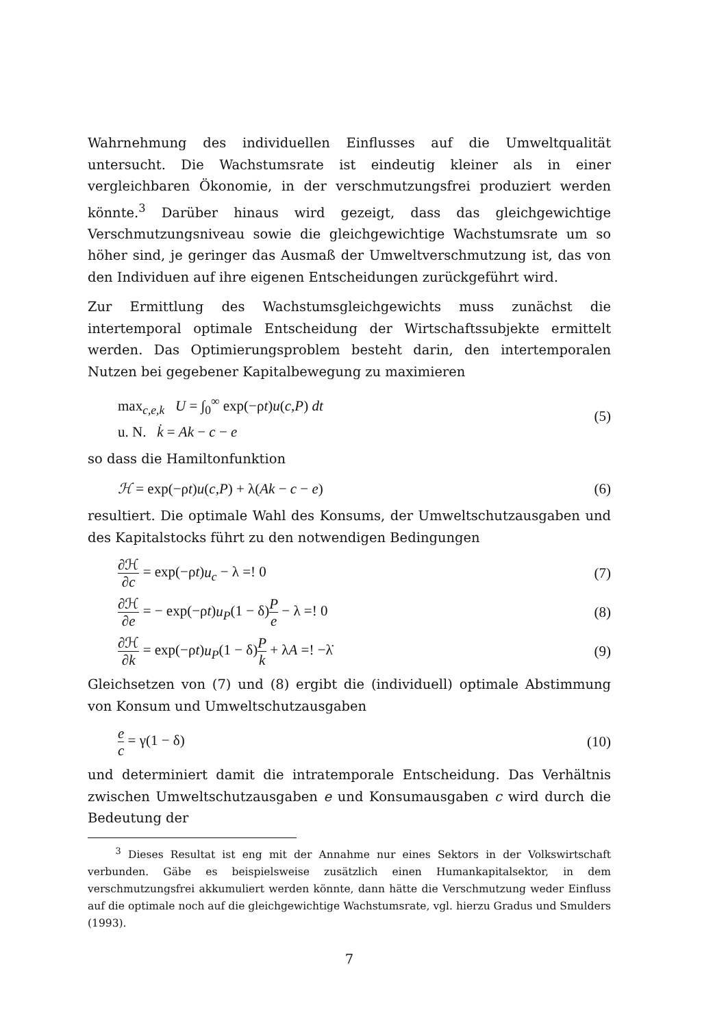Wahrnehmung des individuellen Einflusses auf die Umweltqualität untersucht. Die Wachstumsrate ist eindeutig kleiner als in einer vergleichbaren Ökonomie, in der verschmutzungsfrei produziert werden könnte.<sup>3</sup> Darüber hinaus wird gezeigt, dass das gleichgewichtige Verschmutzungsniveau sowie die gleichgewichtige Wachstumsrate um so höher sind, je geringer das Ausmaß der Umweltverschmutzung ist, das von den Individuen auf ihre eigenen Entscheidungen zurückgeführt wird.
Zur Ermittlung des Wachstumsgleichgewichts muss zunächst die intertemporal optimale Entscheidung der Wirtschaftssubjekte ermittelt werden. Das Optimierungsproblem besteht darin, den intertemporalen Nutzen bei gegebener Kapitalbewegung zu maximieren
max<sub>c,e,k</sub> U = ∫<sub>0</sub><sup>∞</sup> exp(−ρt)u(c,P) dt
u. N. k̇ = Ak − c − e
(5)
so dass die Hamiltonfunktion
ℋ = exp(−ρt)u(c,P) + λ(Ak − c − e)
(6)
resultiert. Die optimale Wahl des Konsums, der Umweltschutzausgaben und des Kapitalstocks führt zu den notwendigen Bedingungen
∂ℋ ∂c = exp(−ρt)u<sub>c</sub> − λ =! 0 (7)
∂ℋ ∂e = − exp(−ρt)u<sub>P</sub>(1 − δ)P e − λ =! 0
(8)
∂ℋ ∂k = exp(−ρt)u<sub>P</sub>(1 − δ)P k + λA =! −λ̇
(9)
Gleichsetzen von (7) und (8) ergibt die (individuell) optimale Abstimmung von Konsum und Umweltschutzausgaben
e c = γ(1 − δ) (10)
und determiniert damit die intratemporale Entscheidung. Das Verhältnis zwischen Umweltschutzausgaben e und Konsumausgaben c wird durch die Bedeutung der
<sup>3</sup> Dieses Resultat ist eng mit der Annahme nur eines Sektors in der Volkswirtschaft verbunden. Gäbe es beispielsweise zusätzlich einen Humankapitalsektor, in dem verschmutzungsfrei akkumuliert werden könnte, dann hätte die Verschmutzung weder Einfluss auf die optimale noch auf die gleichgewichtige Wachstumsrate, vgl. hierzu Gradus und Smulders (1993).
7